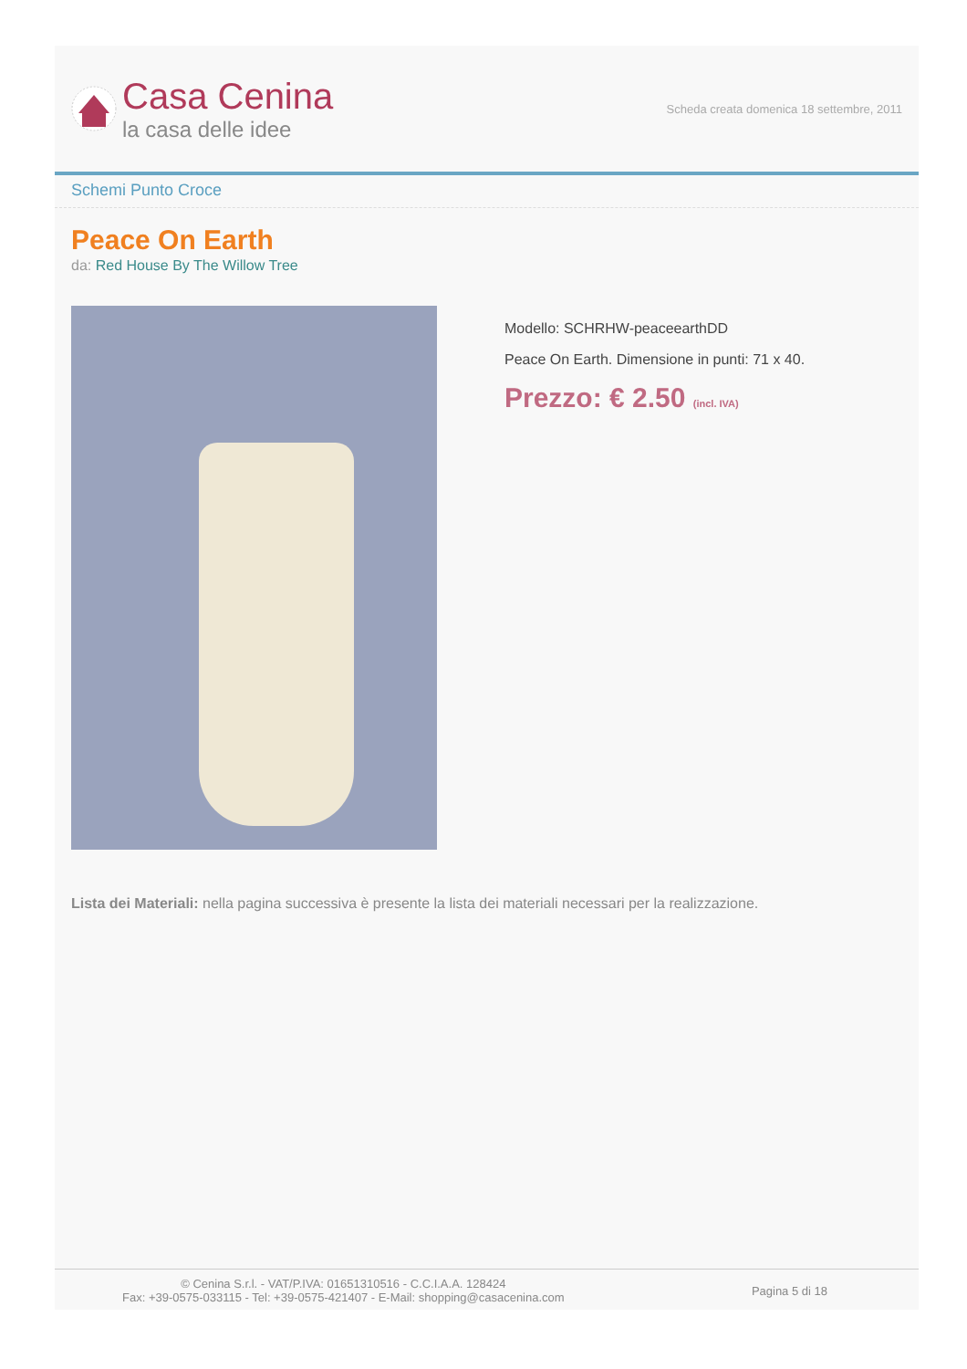Casa Cenina
la casa delle idee
Scheda creata domenica 18 settembre, 2011
Schemi Punto Croce
Peace On Earth
da: Red House By The Willow Tree
Modello: SCHRHW-peaceearthDD
Peace On Earth. Dimensione in punti: 71 x 40.
Prezzo: € 2.50 (incl. IVA)
Lista dei Materiali: nella pagina successiva è presente la lista dei materiali necessari per la realizzazione.
© Cenina S.r.l. - VAT/P.IVA: 01651310516 - C.C.I.A.A. 128424
Fax: +39-0575-033115 - Tel: +39-0575-421407 - E-Mail: shopping@casacenina.com
Pagina 5 di 18